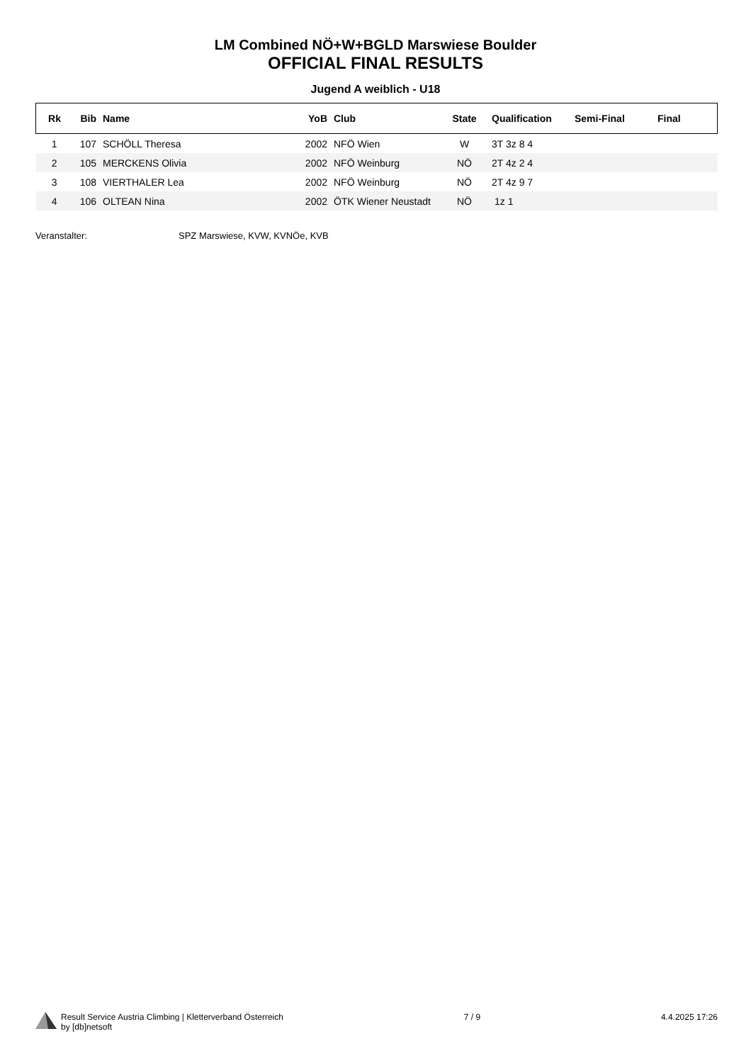LM Combined NÖ+W+BGLD Marswiese Boulder
OFFICIAL FINAL RESULTS
Jugend A weiblich - U18
| Rk | Bib | Name | YoB | Club | State | Qualification | Semi-Final | Final |
| --- | --- | --- | --- | --- | --- | --- | --- | --- |
| 1 | 107 | SCHÖLL Theresa | 2002 | NFÖ Wien | W | 3T 3z 8 4 | | |
| 2 | 105 | MERCKENS Olivia | 2002 | NFÖ Weinburg | NÖ | 2T 4z 2 4 | | |
| 3 | 108 | VIERTHALER Lea | 2002 | NFÖ Weinburg | NÖ | 2T 4z 9 7 | | |
| 4 | 106 | OLTEAN Nina | 2002 | ÖTK Wiener Neustadt | NÖ | 1z 1 | | |
Veranstalter: SPZ Marswiese, KVW, KVNÖe, KVB
Result Service Austria Climbing | Kletterverband Österreich
by [db]netsoft
7 / 9 4.4.2025 17:26